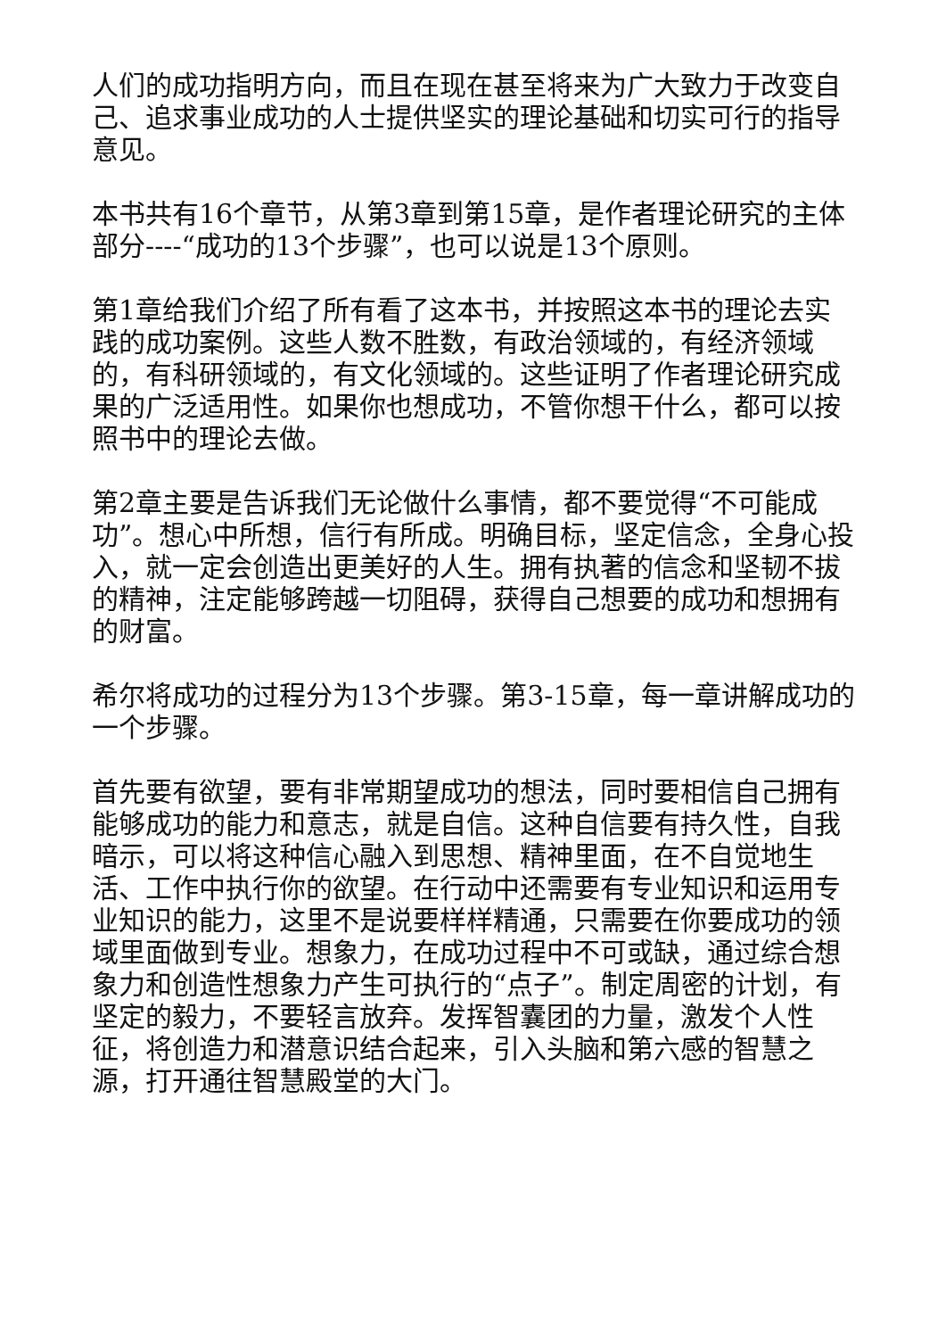人们的成功指明方向，而且在现在甚至将来为广大致力于改变自己、追求事业成功的人士提供坚实的理论基础和切实可行的指导意见。
本书共有16个章节，从第3章到第15章，是作者理论研究的主体部分----“成功的13个步骤”，也可以说是13个原则。
第1章给我们介绍了所有看了这本书，并按照这本书的理论去实践的成功案例。这些人数不胜数，有政治领域的，有经济领域的，有科研领域的，有文化领域的。这些证明了作者理论研究成果的广泛适用性。如果你也想成功，不管你想干什么，都可以按照书中的理论去做。
第2章主要是告诉我们无论做什么事情，都不要觉得“不可能成功”。想心中所想，信行有所成。明确目标，坚定信念，全身心投入，就一定会创造出更美好的人生。拥有执著的信念和坚韧不拔的精神，注定能够跨越一切阻碍，获得自己想要的成功和想拥有的财富。
希尔将成功的过程分为13个步骤。第3-15章，每一章讲解成功的一个步骤。
首先要有欲望，要有非常期望成功的想法，同时要相信自己拥有能够成功的能力和意志，就是自信。这种自信要有持久性，自我暗示，可以将这种信心融入到思想、精神里面，在不自觉地生活、工作中执行你的欲望。在行动中还需要有专业知识和运用专业知识的能力，这里不是说要样样精通，只需要在你要成功的领域里面做到专业。想象力，在成功过程中不可或缺，通过综合想象力和创造性想象力产生可执行的“点子”。制定周密的计划，有坚定的毅力，不要轻言放弃。发挥智囊团的力量，激发个人性征，将创造力和潜意识结合起来，引入头脑和第六感的智慧之源，打开通往智慧殿堂的大门。